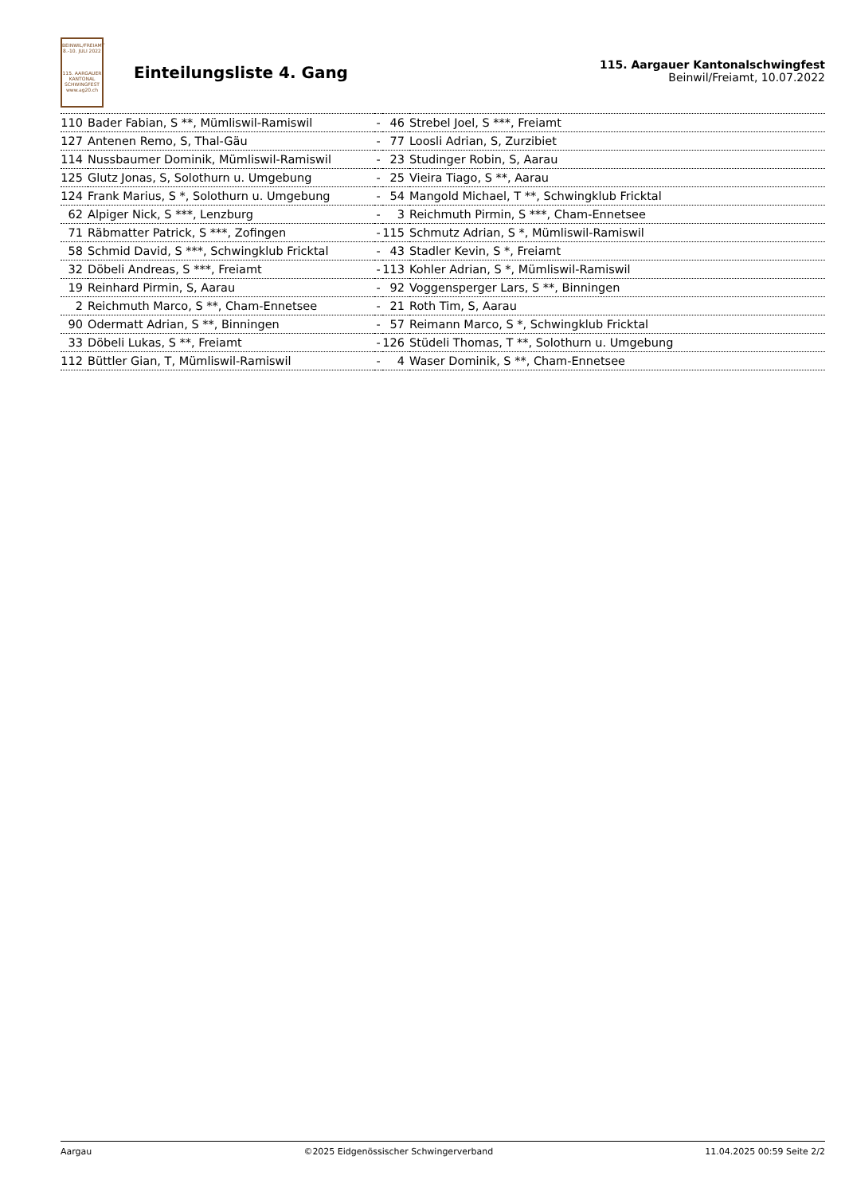BEINWIL/FREIAMT
8.-10. JULI 2022
115. AARGAUER KANTONAL
SCHWINGFEST
www.ag20.ch
Einteilungsliste 4. Gang
115. Aargauer Kantonalschwingfest
Beinwil/Freiamt, 10.07.2022
| 110 | Bader Fabian, S **, Mümliswil-Ramiswil | - | 46 | Strebel Joel, S ***, Freiamt |
| 127 | Antenen Remo, S, Thal-Gäu | - | 77 | Loosli Adrian, S, Zurzibiet |
| 114 | Nussbaumer Dominik, Mümliswil-Ramiswil | - | 23 | Studinger Robin, S, Aarau |
| 125 | Glutz Jonas, S, Solothurn u. Umgebung | - | 25 | Vieira Tiago, S **, Aarau |
| 124 | Frank Marius, S *, Solothurn u. Umgebung | - | 54 | Mangold Michael, T **, Schwingklub Fricktal |
| 62 | Alpiger Nick, S ***, Lenzburg | - | 3 | Reichmuth Pirmin, S ***, Cham-Ennetsee |
| 71 | Räbmatter Patrick, S ***, Zofingen | - | 115 | Schmutz Adrian, S *, Mümliswil-Ramiswil |
| 58 | Schmid David, S ***, Schwingklub Fricktal | - | 43 | Stadler Kevin, S *, Freiamt |
| 32 | Döbeli Andreas, S ***, Freiamt | - | 113 | Kohler Adrian, S *, Mümliswil-Ramiswil |
| 19 | Reinhard Pirmin, S, Aarau | - | 92 | Voggensperger Lars, S **, Binningen |
| 2 | Reichmuth Marco, S **, Cham-Ennetsee | - | 21 | Roth Tim, S, Aarau |
| 90 | Odermatt Adrian, S **, Binningen | - | 57 | Reimann Marco, S *, Schwingklub Fricktal |
| 33 | Döbeli Lukas, S **, Freiamt | - | 126 | Stüdeli Thomas, T **, Solothurn u. Umgebung |
| 112 | Büttler Gian, T, Mümliswil-Ramiswil | - | 4 | Waser Dominik, S **, Cham-Ennetsee |
Aargau ©2025 Eidgenössischer Schwingerverband 11.04.2025 00:59 Seite 2/2